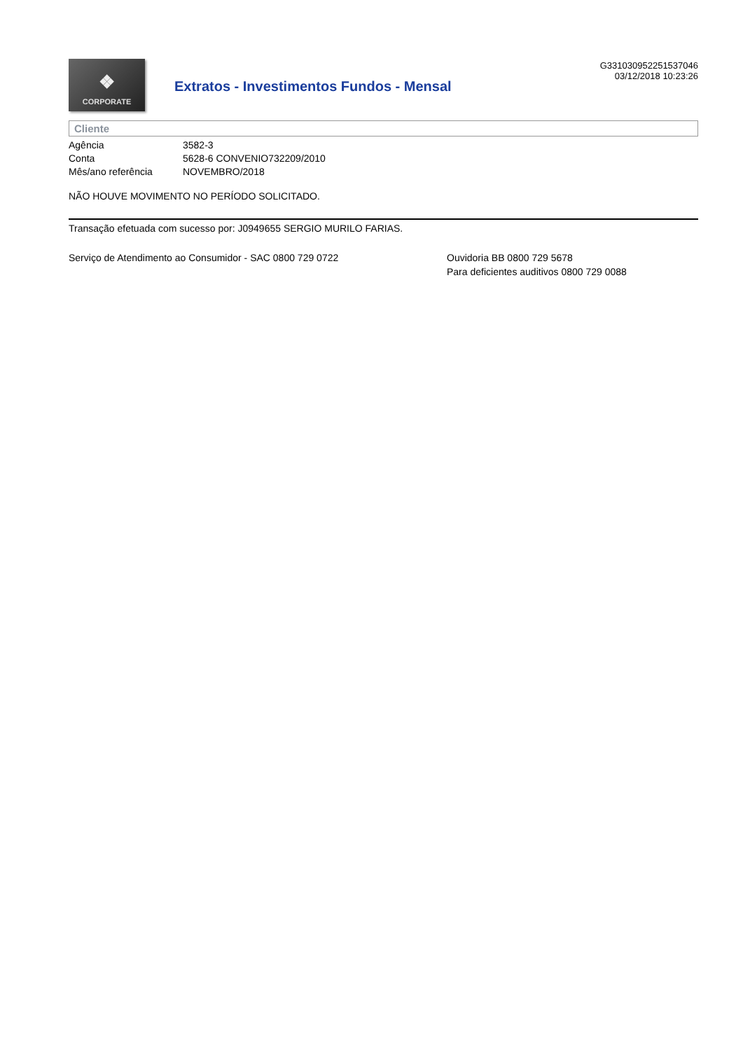❖
CORPORATE
Extratos - Investimentos Fundos - Mensal
G331030952251537046
03/12/2018 10:23:26
Cliente
| Agência | 3582-3 |
| Conta | 5628-6 CONVENIO732209/2010 |
| Mês/ano referência | NOVEMBRO/2018 |
NÃO HOUVE MOVIMENTO NO PERÍODO SOLICITADO.
Transação efetuada com sucesso por: J0949655 SERGIO MURILO FARIAS.
Serviço de Atendimento ao Consumidor - SAC 0800 729 0722 Ouvidoria BB 0800 729 5678
Para deficientes auditivos 0800 729 0088